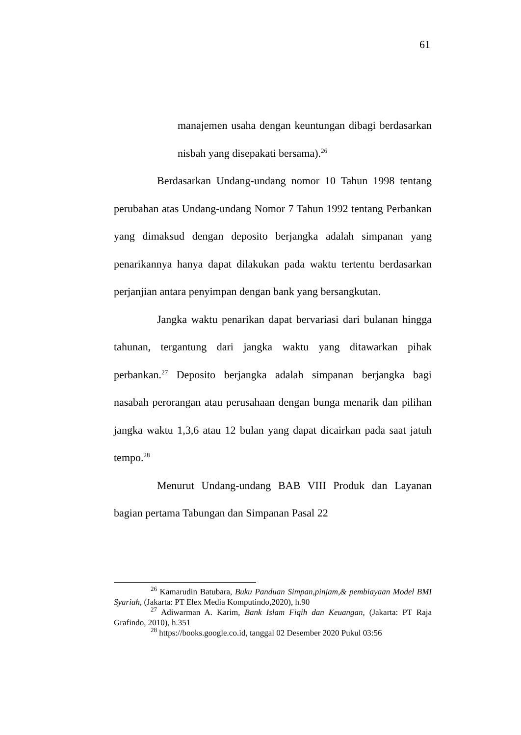61
manajemen usaha dengan keuntungan dibagi berdasarkan nisbah yang disepakati bersama).<sup>26</sup>
Berdasarkan Undang-undang nomor 10 Tahun 1998 tentang perubahan atas Undang-undang Nomor 7 Tahun 1992 tentang Perbankan yang dimaksud dengan deposito berjangka adalah simpanan yang penarikannya hanya dapat dilakukan pada waktu tertentu berdasarkan perjanjian antara penyimpan dengan bank yang bersangkutan.
Jangka waktu penarikan dapat bervariasi dari bulanan hingga tahunan, tergantung dari jangka waktu yang ditawarkan pihak perbankan.<sup>27</sup> Deposito berjangka adalah simpanan berjangka bagi nasabah perorangan atau perusahaan dengan bunga menarik dan pilihan jangka waktu 1,3,6 atau 12 bulan yang dapat dicairkan pada saat jatuh tempo.<sup>28</sup>
Menurut Undang-undang BAB VIII Produk dan Layanan bagian pertama Tabungan dan Simpanan Pasal 22
<sup>26</sup> Kamarudin Batubara, Buku Panduan Simpan,pinjam,& pembiayaan Model BMI Syariah, (Jakarta: PT Elex Media Komputindo,2020), h.90
<sup>27</sup> Adiwarman A. Karim, Bank Islam Fiqih dan Keuangan, (Jakarta: PT Raja Grafindo, 2010), h.351
<sup>28</sup> https://books.google.co.id, tanggal 02 Desember 2020 Pukul 03:56